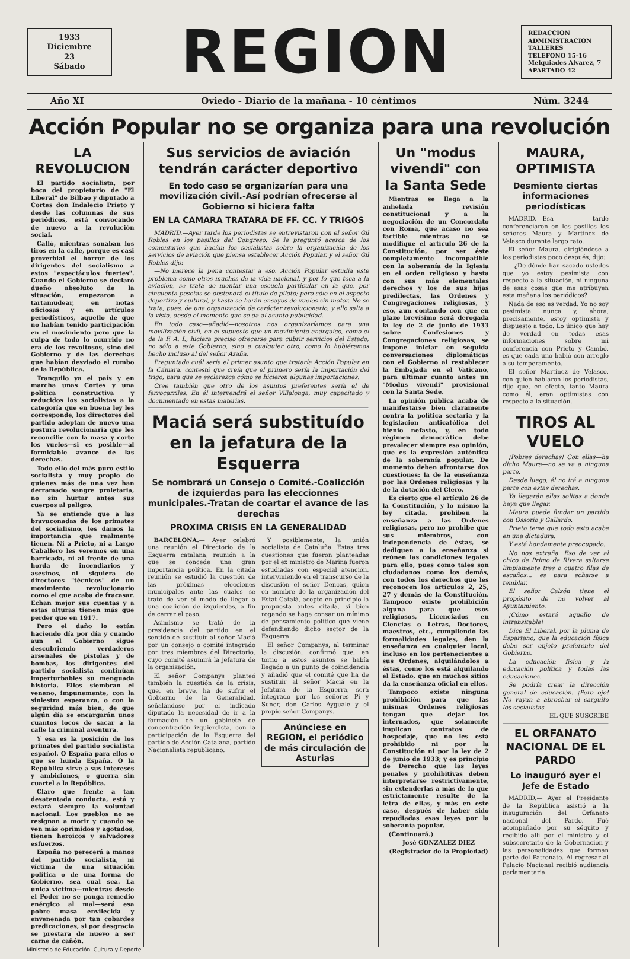1933
Diciembre
23
Sábado
REGION
REDACCION
ADMINISTRACION
TALLERES
TELEFONO 15-16
Melquiades Alvarez, 7
APARTADO 42
Año XI Oviedo - Diario de la mañana - 10 céntimos Núm. 3244
Acción Popular no se organiza para una revolución
LA REVOLUCION
El partido socialista, por boca del propietario de "El Liberal" de Bilbao y diputado a Cortes don Indalecio Prieto y desde las columnas de sus periódicos, está convocando de nuevo a la revolución social.
Calló, mientras sonaban los tiros en la calle, porque es casi proverbial el horror de los dirigentes del socialismo a estos "espectáculos fuertes". Cuando el Gobierno se declaró dueño absoluto de la situación, empezaron a tartamudear, en notas oficiosas y en artículos periodísticos, aquello de que no habían tenido participación en el movimiento pero que la culpa de todo lo ocurrido no era de los revoltosos, sino del Gobierno y de las derechas que habían desviado el rumbo de la República.
Tranquilo ya el país y en marcha unas Cortes y una política constructiva y reducidos los socialistas a la categoría que en buena ley les corresponde, los directores del partido adoptan de nuevo una postura revolucionaria que les reconcilie con la masa y corte los vuelos—si es posible—al formidable avance de las derechas.
Todo ello del más puro estilo socialista y muy propio de quienes más de una vez han derramado sangre proletaria, no sin hurtar antes sus cuerpos al peligro.
Ya se entiende que a las bravuconadas de los primates del socialismo, les damos la importancia que realmente tienen. Ni a Prieto, ni a Largo Caballero les veremos en una barricada, ni al frente de una horda de incendiarios y asesinos, ni siquiera de directores "técnicos" de un movimiento revolucionario como el que acaba de fracasar. Echan mejor sus cuentas y a estas alturas tienen más que perder que en 1917.
Pero el daño lo están haciendo día por día y cuando aun el Gobierno sigue descubriendo verdaderos arsenales de pistolas y de bombas, los dirigentes del partido socialista continúan imperturbables su menguada historia. Ellos siembran el veneno, impunemente, con la siniestra esperanza, o con la seguridad más bien, de que algún día se encargarán unos cuantos locos de sacar a la calle la criminal aventura.
Y esa es la posición de los primates del partido socialista español. O España para ellos o que se hunda España. O la República sirve a sus intereses y ambiciones, o guerra sin cuartel a la República.
Claro que frente a tan desatentada conducta, está y estará siempre la voluntad nacional. Los pueblos no se resignan a morir y cuando se ven más oprimidos y agotados, tienen heroicos y salvadores esfuerzos.
España no perecerá a manos del partido socialista, ni víctima de una situación política o de una forma de Gobierno, sea cual sea. La única víctima—mientras desde el Poder no se ponga remedio enérgico al mal—será esa pobre masa envilecida y envenenada por tan cobardes predicaciones, si por desgracia se prestara de nuevo a ser carne de cañón.
Sus servicios de aviación tendrán carácter deportivo
En todo caso se organizarían para una movilización civil.-Así podrían ofrecerse al Gobierno si hiciera falta
EN LA CAMARA TRATARA DE FF. CC. Y TRIGOS
MADRID.—Ayer tarde los periodistas se entrevistaron con el señor Gil Robles en los pasillos del Congreso. Se le preguntó acerca de los comentarios que hacían los socialistas sobre la organización de los servicios de aviación que piensa establecer Acción Popular, y el señor Gil Robles dijo:
—No merece la pena contestar a eso. Acción Popular estudia este problema como otros muchos de la vida nacional, y por lo que toca a la aviación, se trata de montar una escuela particular en la que, por cincuenta pesetas se obstendrá el título de piloto; pero sólo en el aspecto deportivo y cultural, y hasta se harán ensayos de vuelos sin motor. No se trata, pues, de una organización de carácter revolucionario, y ello salta a la vista, desde el momento que se da al asunto publicidad.
En todo caso—añadió—nosotros nos organizaríamos para una movilización civil, en el supuesto que un movimiento anárquico, como el de la F. A. I., hiciera preciso ofrecerse para cubrir servicios del Estado, no sólo a este Gobierno, sino a cualquier otro, como lo hubiéramos hecho incluso al del señor Azaña.
Preguntado cuál sería el primer asunto que trataría Acción Popular en la Cámara, contestó que creía que el primero sería la importación del trigo, para que se esclarezca cómo se hicieron algunas importaciones.
Cree también que otro de los asuntos preferentes sería el de ferrocarriles. En él intervendrá el señor Villalonga, muy capacitado y documentado en estas materias.
Maciá será substituído en la jefatura de la Esquerra
Se nombrará un Consejo o Comité.-Coalicción de izquierdas para las eleccionnes municipales.-Tratan de coartar el avance de las derechas
PROXIMA CRISIS EN LA GENERALIDAD
BARCELONA.— Ayer celebró una reunión el Directorio de la Esquerra catalana, reunión a la que se concede una gran importancia política. En la citada reunión se estudió la cuestión de las próximas elecciones municipales ante las cuales se trató de ver el modo de llegar a una coalición de izquierdas, a fin de cerrar el paso.
Asimismo se trató de la presidencia del partido en el sentido de sustituir al señor Maciá por un consejo o comité integrado por tres miembros del Directorio, cuyo comité asumirá la jefatura de la organización.
El señor Companys planteó también la cuestión de la crisis, que, en breve, ha de sufrir el Gobierno de la Generalidad, señalándose por el indicado diputado la necesidad de ir a la formación de un gabinete de concentración izquierdista, con la participación de la Esquerra del partido de Acción Catalana, partido Nacionalista republicano.
Y posiblemente, la unión socialista de Cataluña. Estas tres cuestiones que fueron planteadas por el ex ministro de Marina fueron estudiadas con especial atención, interviniendo en el transcurso de la discusión el señor Dencas, quien en nombre de la organización del Estat Catalá, aceptó en principio la propuesta antes citada, si bien rogando se haga consar un mínimo de pensamiento político que viene defendiendo dicho sector de la Esquerra.
El señor Companys, al terminar la discusión, confirmó que, en torno a estos asuntos se había llegado a un punto de coincidencia y añadió que el comité que ha de sustituir al señor Maciá en la Jefatura de la Esquerra, será integrado por los señores Pi y Suner, don Carlos Ayguale y el propio señor Companys.
Anúnciese en REGION, el periódico de más circulación de Asturias
Un "modus vivendi" con la Santa Sede
Mientras se llega a la anhelada revisión constitucional y a la negociación de un Concordato con Roma, que acaso no sea factible mientras no se modifique el artículo 26 de la Constitución, por ser éste completamente incompatible con la soberanía de la Iglesia en el orden religioso y hasta con sus más elementales derechos y los de sus hijas predilectas, las Ordenes y Congregaciones religiosas, y eso, aun contando con que en plazo brevísimo será derogada la ley de 2 de junio de 1933 sobre Confesiones y Congregaciones religiosas, se impone iniciar en seguida conversaciones diplomáticas con el Gobierno al restablecer la Embajada en el Vaticano, para ultimar cuanto antes un "Modus vivendi" provisional con la Santa Sede.
La opinión pública acaba de manifestarse bien claramente contra la política sectaria y la legislación anticatólica del bienio nefasto, y, en todo régimen democrático debe prevalecer siempre esa opinión, que es la expresión auténtica de la soberanía popular. De momento deben afrontarse dos cuestiones: la de la enseñanza por las Ordenes religiosas y la de la dotación del Clero.
Es cierto que el artículo 26 de la Constitución, y lo mismo la ley citada, prohiben la enseñanza a las Ordenes religiosas, pero no prohibe que sus miembros, con independencia de éstas, se dediquen a la enseñanza si reúnen las condiciones legales para ello, pues como tales son ciudadanos como los demás, con todos los derechos que les reconocen los artículos 2, 25, 27 y demás de la Constitución. Tampoco existe prohibición alguna para que esos religiosos, Licenciados en Ciencias o Letras, Doctores, maestros, etc., cumpliendo las formalidades legales, den la enseñanza en cualquier local, incluso en los pertenecientes a sus Ordenes, alquilándolos a éstas, como los está alquilando el Estado, que en muchos sitios da la enseñanza oficial en ellos.
Tampoco existe ninguna prohibición para que las mismas Ordenes religiosas tengan que dejar los internados, que solamente implican contratos de hospedaje, que no les está prohibido ni por la Constitución ni por la ley de 2 de junio de 1933; y es principio de Derecho que las leyes penales y prohibitivas deben interpretarse restrictivamente, sin extenderlas a más de lo que estrictamente resulte de la letra de ellas, y más en este caso, después de haber sido repudiadas esas leyes por la soberanía popular.
(Continuará.)
José GONZALEZ DIEZ
(Registrador de la Propiedad)
MAURA, OPTIMISTA
Desmiente ciertas informaciones periodísticas
MADRID.—Esa tarde conferenciaron en los pasillos los señores Maura y Martínez de Velasco durante largo rato.
El señor Maura, dirigiéndose a los periodistas poco después, dijo:
—¿De dónde han sacado ustedes que yo estoy pesimista con respecto a la situación, ni ninguna de esas cosas que me atribuyen esta mañana los periódicos?
Nada de eso es verdad. Yo no soy pesimista nunca y, ahora, precisamente, estoy optimista y dispuesto a todo. Lo único que hay de verdad en todas esas informaciones sobre mi conferencia con Prieto y Cambó, es que cada uno habló con arreglo a su temperamento.
El señor Martínez de Velasco, con quien hablaron los periodistas, dijo que, en efecto, tanto Maura como él, eran optimistas con respecto a la situación.
TIROS AL VUELO
¡Pobres derechas! Con ellas—ha dicho Maura—no se va a ninguna parte.
Desde luego, él no irá a ninguna parte con estas derechas.
Ya llegarán ellas solitas a donde haya que llegar.
Maura puede fundar un partido con Ossorio y Gallardo.
Prieto teme que todo esto acabe en una dictadura.
Y está hondamente preocupado.
No nos extraña. Eso de ver al chico de Primo de Rivera saltarse limpiamente tres o cuatro filas de escaños... es para echarse a temblar.
El señor Calzón tiene el propósito de no volver al Ayuntamiento.
¡Cómo estará aquello de intransitable!
Dice El Liberal, por la pluma de Espartano, que la educación física debe ser objeto preferente del Gobierno.
La educación física y la educación política y todas las educaciones.
Se podría crear la dirección general de educación. ¡Pero ojo! No vayan a abrochar el carguito los socialistas.
EL QUE SUSCRIBE
EL ORFANATO NACIONAL DE EL PARDO
Lo inauguró ayer el Jefe de Estado
MADRID.— Ayer el Presidente de la República asistió a la inauguración del Orfanato nacional del Pardo. Fué acompañado por su séquito y recibido allí por el ministro y el subsecretario de la Gobernación y las personalidades que forman parte del Patronato. Al regresar al Palacio Nacional recibió audiencia parlamentaria.
Ministerio de Educación, Cultura y Deporte